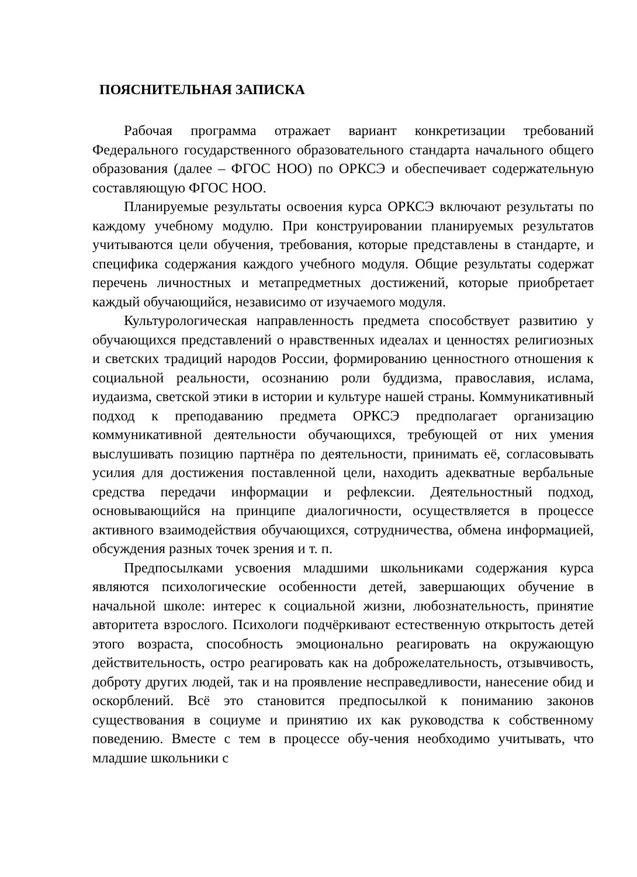ПОЯСНИТЕЛЬНАЯ ЗАПИСКА
Рабочая программа отражает вариант конкретизации требований Федерального государственного образовательного стандарта начального общего образования (далее – ФГОС НОО) по ОРКСЭ и обеспечивает содержательную составляющую ФГОС НОО.
Планируемые результаты освоения курса ОРКСЭ включают результаты по каждому учебному модулю. При конструировании планируемых результатов учитываются цели обучения, требования, которые представлены в стандарте, и специфика содержания каждого учебного модуля. Общие результаты содержат перечень личностных и метапредметных достижений, которые приобретает каждый обучающийся, независимо от изучаемого модуля.
Культурологическая направленность предмета способствует развитию у обучающихся представлений о нравственных идеалах и ценностях религиозных и светских традиций народов России, формированию ценностного отношения к социальной реальности, осознанию роли буддизма, православия, ислама, иудаизма, светской этики в истории и культуре нашей страны. Коммуникативный подход к преподаванию предмета ОРКСЭ предполагает организацию коммуникативной деятельности обучающихся, требующей от них умения выслушивать позицию партнёра по деятельности, принимать её, согласовывать усилия для достижения поставленной цели, находить адекватные вербальные средства передачи информации и рефлексии. Деятельностный подход, основывающийся на принципе диалогичности, осуществляется в процессе активного взаимодействия обучающихся, сотрудничества, обмена информацией, обсуждения разных точек зрения и т. п.
Предпосылками усвоения младшими школьниками содержания курса являются психологические особенности детей, завершающих обучение в начальной школе: интерес к социальной жизни, любознательность, принятие авторитета взрослого. Психологи подчёркивают естественную открытость детей этого возраста, способность эмоционально реагировать на окружающую действительность, остро реагировать как на доброжелательность, отзывчивость, доброту других людей, так и на проявление несправедливости, нанесение обид и оскорблений. Всё это становится предпосылкой к пониманию законов существования в социуме и принятию их как руководства к собственному поведению. Вместе с тем в процессе обу-чения необходимо учитывать, что младшие школьники с